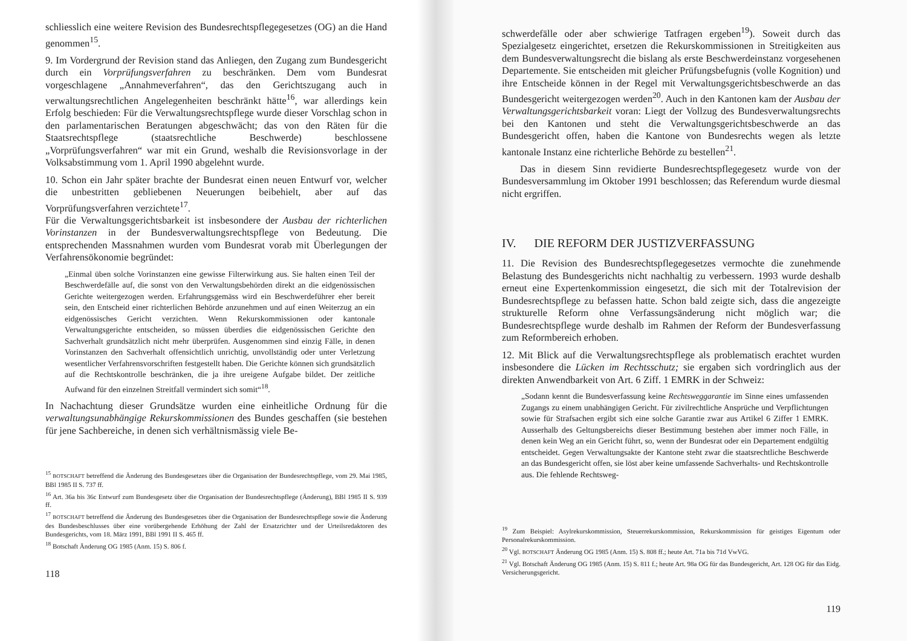schliesslich eine weitere Revision des Bundesrechtspflegegesetzes (OG) an die Hand genommen<sup>15</sup>.
9. Im Vordergrund der Revision stand das Anliegen, den Zugang zum Bundesgericht durch ein Vorprüfungsverfahren zu beschränken. Dem vom Bundesrat vorgeschlagene „Annahmeverfahren“, das den Gerichtszugang auch in verwaltungsrechtlichen Angelegenheiten beschränkt hätte<sup>16</sup>, war allerdings kein Erfolg beschieden: Für die Verwaltungsrechtspflege wurde dieser Vorschlag schon in den parlamentarischen Beratungen abgeschwächt; das von den Räten für die Staatsrechtspflege (staatsrechtliche Beschwerde) beschlossene „Vorprüfungsverfahren“ war mit ein Grund, weshalb die Revisionsvorlage in der Volksabstimmung vom 1. April 1990 abgelehnt wurde.
10. Schon ein Jahr später brachte der Bundesrat einen neuen Entwurf vor, welcher die unbestritten gebliebenen Neuerungen beibehielt, aber auf das Vorprüfungsverfahren verzichtete<sup>17</sup>.
Für die Verwaltungsgerichtsbarkeit ist insbesondere der Ausbau der richterlichen Vorinstanzen in der Bundesverwaltungsrechtspflege von Bedeutung. Die entsprechenden Massnahmen wurden vom Bundesrat vorab mit Überlegungen der Verfahrensökonomie begründet:
„Einmal üben solche Vorinstanzen eine gewisse Filterwirkung aus. Sie halten einen Teil der Beschwerdefälle auf, die sonst von den Verwaltungsbehörden direkt an die eidgenössischen Gerichte weitergezogen werden. Erfahrungsgemäss wird ein Beschwerdeführer eher bereit sein, den Entscheid einer richterlichen Behörde anzunehmen und auf einen Weiterzug an ein eidgenössisches Gericht verzichten. Wenn Rekurskommissionen oder kantonale Verwaltungsgerichte entscheiden, so müssen überdies die eidgenössischen Gerichte den Sachverhalt grundsätzlich nicht mehr überprüfen. Ausgenommen sind einzig Fälle, in denen Vorinstanzen den Sachverhalt offensichtlich unrichtig, unvollständig oder unter Verletzung wesentlicher Verfahrensvorschriften festgestellt haben. Die Gerichte können sich grundsätzlich auf die Rechtskontrolle beschränken, die ja ihre ureigene Aufgabe bildet. Der zeitliche Aufwand für den einzelnen Streitfall vermindert sich somit“<sup>18</sup>.
In Nachachtung dieser Grundsätze wurden eine einheitliche Ordnung für die verwaltungsunabhängige Rekurskommissionen des Bundes geschaffen (sie bestehen für jene Sachbereiche, in denen sich verhältnismässig viele Be-
<sup>15</sup> BOTSCHAFT betreffend die Änderung des Bundesgesetzes über die Organisation der Bundesrechtspflege, vom 29. Mai 1985, BBl 1985 II S. 737 ff.
<sup>16</sup> Art. 36a bis 36c Entwurf zum Bundesgesetz über die Organisation der Bundesrechtspflege (Änderung), BBl 1985 II S. 939 ff.
<sup>17</sup> BOTSCHAFT betreffend die Änderung des Bundesgesetzes über die Organisation der Bundesrechtspflege sowie die Änderung des Bundesbeschlusses über eine vorübergehende Erhöhung der Zahl der Ersatzrichter und der Urteilsredaktoren des Bundesgerichts, vom 18. März 1991, BBl 1991 II S. 465 ff.
<sup>18</sup> Botschaft Änderung OG 1985 (Anm. 15) S. 806 f.
118
schwerdefälle oder aber schwierige Tatfragen ergeben<sup>19</sup>). Soweit durch das Spezialgesetz eingerichtet, ersetzen die Rekurskommissionen in Streitigkeiten aus dem Bundesverwaltungsrecht die bislang als erste Beschwerdeinstanz vorgesehenen Departemente. Sie entscheiden mit gleicher Prüfungsbefugnis (volle Kognition) und ihre Entscheide können in der Regel mit Verwaltungsgerichtsbeschwerde an das Bundesgericht weitergezogen werden<sup>20</sup>. Auch in den Kantonen kam der Ausbau der Verwaltungsgerichtsbarkeit voran: Liegt der Vollzug des Bundesverwaltungsrechts bei den Kantonen und steht die Verwaltungsgerichtsbeschwerde an das Bundesgericht offen, haben die Kantone von Bundesrechts wegen als letzte kantonale Instanz eine richterliche Behörde zu bestellen<sup>21</sup>.
Das in diesem Sinn revidierte Bundesrechtspflegegesetz wurde von der Bundesversammlung im Oktober 1991 beschlossen; das Referendum wurde diesmal nicht ergriffen.
IV. DIE REFORM DER JUSTIZVERFASSUNG
11. Die Revision des Bundesrechtspflegegesetzes vermochte die zunehmende Belastung des Bundesgerichts nicht nachhaltig zu verbessern. 1993 wurde deshalb erneut eine Expertenkommission eingesetzt, die sich mit der Totalrevision der Bundesrechtspflege zu befassen hatte. Schon bald zeigte sich, dass die angezeigte strukturelle Reform ohne Verfassungsänderung nicht möglich war; die Bundesrechtspflege wurde deshalb im Rahmen der Reform der Bundesverfassung zum Reformbereich erhoben.
12. Mit Blick auf die Verwaltungsrechtspflege als problematisch erachtet wurden insbesondere die Lücken im Rechtsschutz; sie ergaben sich vordringlich aus der direkten Anwendbarkeit von Art. 6 Ziff. 1 EMRK in der Schweiz:
„Sodann kennt die Bundesverfassung keine Rechtsweggarantie im Sinne eines umfassenden Zugangs zu einem unabhängigen Gericht. Für zivilrechtliche Ansprüche und Verpflichtungen sowie für Strafsachen ergibt sich eine solche Garantie zwar aus Artikel 6 Ziffer 1 EMRK. Ausserhalb des Geltungsbereichs dieser Bestimmung bestehen aber immer noch Fälle, in denen kein Weg an ein Gericht führt, so, wenn der Bundesrat oder ein Departement endgültig entscheidet. Gegen Verwaltungsakte der Kantone steht zwar die staatsrechtliche Beschwerde an das Bundesgericht offen, sie löst aber keine umfassende Sachverhalts- und Rechtskontrolle aus. Die fehlende Rechtsweg-
<sup>19</sup> Zum Beispiel: Asylrekurskommission, Steuerrekurskommission, Rekurskommission für geistiges Eigentum oder Personalrekurskommission.
<sup>20</sup> Vgl. BOTSCHAFT Änderung OG 1985 (Anm. 15) S. 808 ff.; heute Art. 71a bis 71d VwVG.
<sup>21</sup> Vgl. Botschaft Änderung OG 1985 (Anm. 15) S. 811 f.; heute Art. 98a OG für das Bundesgericht, Art. 128 OG für das Eidg. Versicherungsgericht.
119